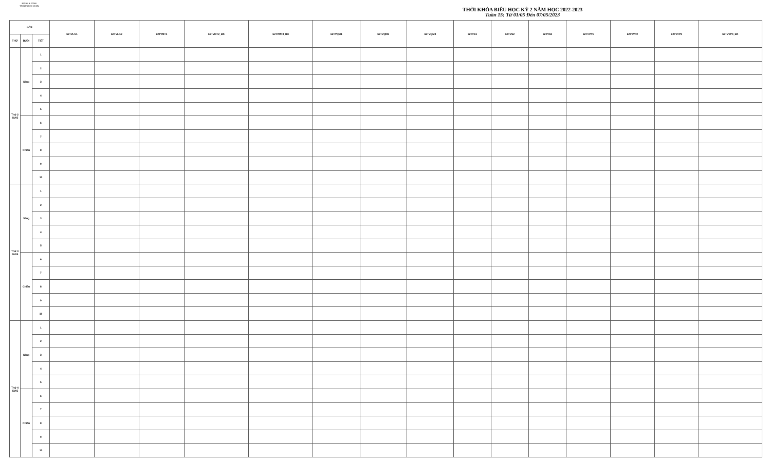BỘ NN & PTNN
TRƯỜNG CĐ CKNN
THỜI KHÓA BIỂU HỌC KỲ 2 NĂM HỌC 2022-2023
Tuần 15: Từ 01/05 Đến 07/05/2023
| LỚP | | | 62TVLG1 | 62TVLG2 | 62TVMT1 | 62TVMT2_BX | 62TVMT3_BX | 62TVQM1 | 62TVQM2 | 62TVQM3 | 62TVS1 | 62TVS2 | 62TVS3 | 62TVVP1 | 62TVVP2 | 62TVVP3 | 62TVVP4_BX |
| --- | --- | --- | --- | --- | --- | --- | --- | --- | --- | --- | --- | --- | --- | --- | --- | --- | --- |
| THỨ | BUỔI | TIẾT | | | | | | | | | | | | | | | |
| Thứ 2 01/05 | Sáng | 1 | | | | | | | | | | | | | | | |
| | | 2 | | | | | | | | | | | | | | | |
| | | 3 | | | | | | | | | | | | | | | |
| | | 4 | | | | | | | | | | | | | | | |
| | | 5 | | | | | | | | | | | | | | | |
| | Chiều | 6 | | | | | | | | | | | | | | | |
| | | 7 | | | | | | | | | | | | | | | |
| | | 8 | | | | | | | | | | | | | | | |
| | | 9 | | | | | | | | | | | | | | | |
| | | 10 | | | | | | | | | | | | | | | |
| Thứ 3 02/05 | Sáng | 1 | | | | | | | | | | | | | | | |
| | | 2 | | | | | | | | | | | | | | | |
| | | 3 | | | | | | | | | | | | | | | |
| | | 4 | | | | | | | | | | | | | | | |
| | | 5 | | | | | | | | | | | | | | | |
| | Chiều | 6 | | | | | | | | | | | | | | | |
| | | 7 | | | | | | | | | | | | | | | |
| | | 8 | | | | | | | | | | | | | | | |
| | | 9 | | | | | | | | | | | | | | | |
| | | 10 | | | | | | | | | | | | | | | |
| Thứ 4 03/05 | Sáng | 1 | | | | | | | | | | | | | | | |
| | | 2 | | | | | | | | | | | | | | | |
| | | 3 | | | | | | | | | | | | | | | |
| | | 4 | | | | | | | | | | | | | | | |
| | | 5 | | | | | | | | | | | | | | | |
| | Chiều | 6 | | | | | | | | | | | | | | | |
| | | 7 | | | | | | | | | | | | | | | |
| | | 8 | | | | | | | | | | | | | | | |
| | | 9 | | | | | | | | | | | | | | | |
| | | 10 | | | | | | | | | | | | | | | |